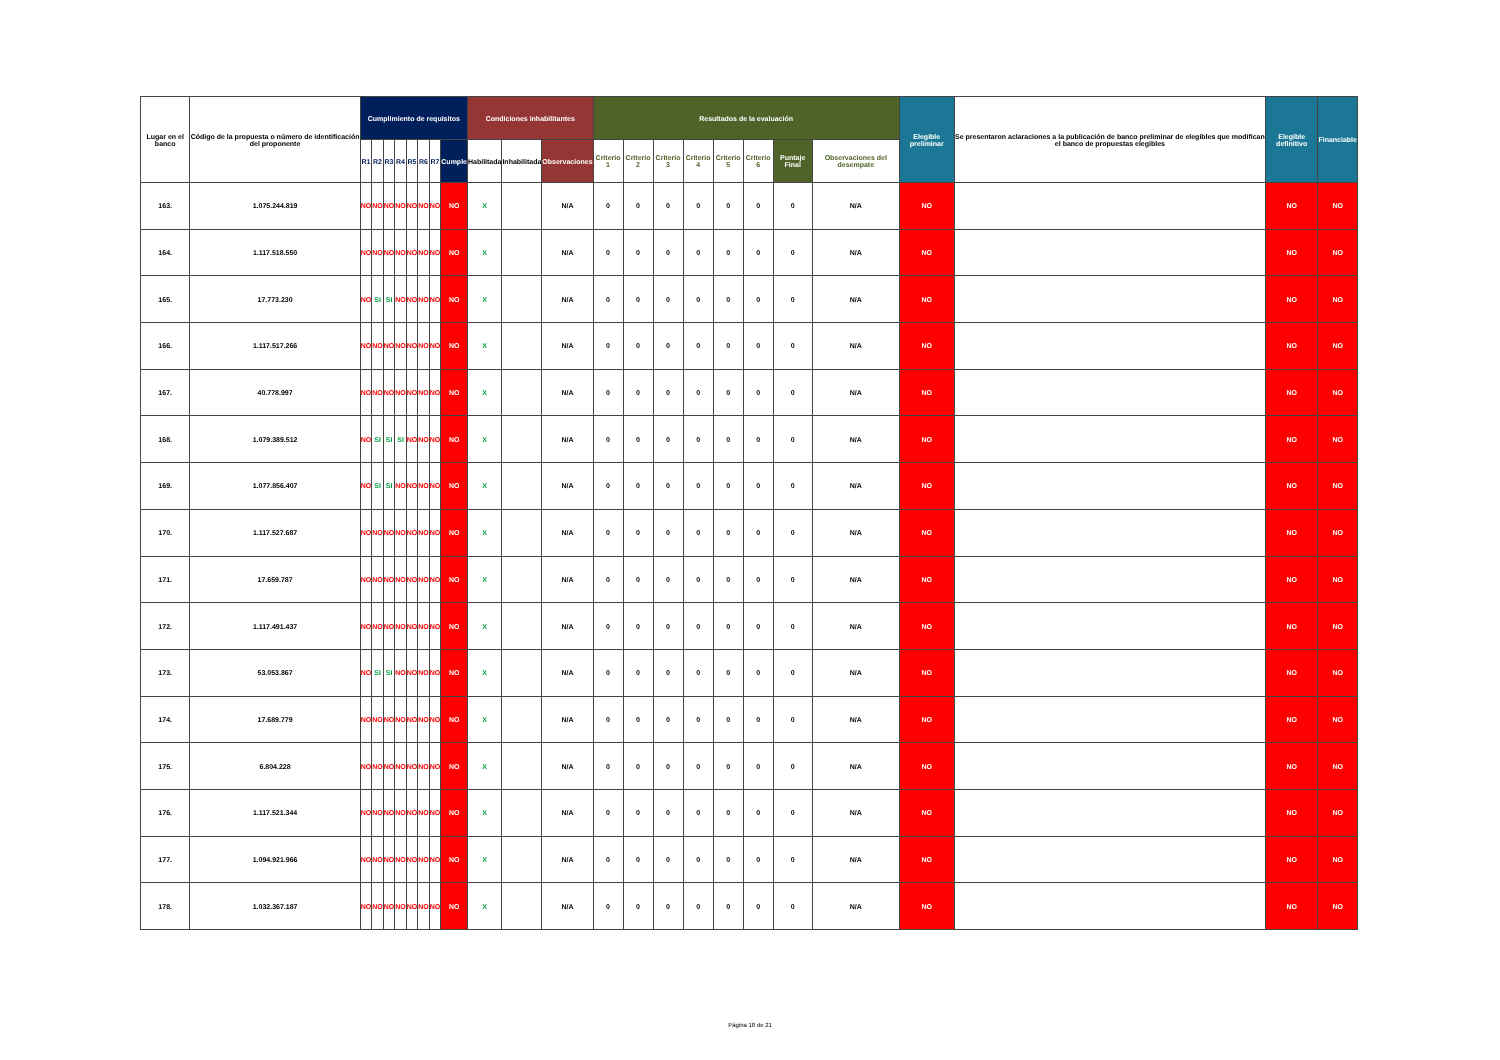| Lugar en el banco | Código de la propuesta o número de identificación del proponente | Cumplimiento de requisitos | | | | | | | | Condiciones inhabilitantes | | | Resultados de la evaluación | | | | | | | | Elegible preliminar | Se presentaron aclaraciones a la publicación de banco preliminar de elegibles que modifican el banco de propuestas elegibles | Elegible definitivo | Financiable |
| --- | --- | --- | --- | --- | --- | --- | --- | --- | --- | --- | --- | --- | --- | --- | --- | --- | --- | --- | --- | --- | --- | --- | --- | --- |
| | | R1 | R2 | R3 | R4 | R5 | R6 | R7 | Cumple | Habilitada | Inhabilitada | Observaciones | Criterio 1 | Criterio 2 | Criterio 3 | Criterio 4 | Criterio 5 | Criterio 6 | Puntaje Final | Observaciones del desempate | | | | |
| 163. | 1.075.244.819 | NO | NO | NO | NO | NO | NO | NO | NO | X | | N/A | 0 | 0 | 0 | 0 | 0 | 0 | 0 | N/A | NO | | NO | NO |
| 164. | 1.117.518.550 | NO | NO | NO | NO | NO | NO | NO | NO | X | | N/A | 0 | 0 | 0 | 0 | 0 | 0 | 0 | N/A | NO | | NO | NO |
| 165. | 17.773.230 | NO | SI | SI | NO | NO | NO | NO | NO | X | | N/A | 0 | 0 | 0 | 0 | 0 | 0 | 0 | N/A | NO | | NO | NO |
| 166. | 1.117.517.266 | NO | NO | NO | NO | NO | NO | NO | NO | X | | N/A | 0 | 0 | 0 | 0 | 0 | 0 | 0 | N/A | NO | | NO | NO |
| 167. | 40.778.997 | NO | NO | NO | NO | NO | NO | NO | NO | X | | N/A | 0 | 0 | 0 | 0 | 0 | 0 | 0 | N/A | NO | | NO | NO |
| 168. | 1.079.389.512 | NO | SI | SI | SI | NO | NO | NO | NO | X | | N/A | 0 | 0 | 0 | 0 | 0 | 0 | 0 | N/A | NO | | NO | NO |
| 169. | 1.077.856.407 | NO | SI | SI | NO | NO | NO | NO | NO | X | | N/A | 0 | 0 | 0 | 0 | 0 | 0 | 0 | N/A | NO | | NO | NO |
| 170. | 1.117.527.687 | NO | NO | NO | NO | NO | NO | NO | NO | X | | N/A | 0 | 0 | 0 | 0 | 0 | 0 | 0 | N/A | NO | | NO | NO |
| 171. | 17.659.787 | NO | NO | NO | NO | NO | NO | NO | NO | X | | N/A | 0 | 0 | 0 | 0 | 0 | 0 | 0 | N/A | NO | | NO | NO |
| 172. | 1.117.491.437 | NO | NO | NO | NO | NO | NO | NO | NO | X | | N/A | 0 | 0 | 0 | 0 | 0 | 0 | 0 | N/A | NO | | NO | NO |
| 173. | 53.053.867 | NO | SI | SI | NO | NO | NO | NO | NO | X | | N/A | 0 | 0 | 0 | 0 | 0 | 0 | 0 | N/A | NO | | NO | NO |
| 174. | 17.689.779 | NO | NO | NO | NO | NO | NO | NO | NO | X | | N/A | 0 | 0 | 0 | 0 | 0 | 0 | 0 | N/A | NO | | NO | NO |
| 175. | 6.804.228 | NO | NO | NO | NO | NO | NO | NO | NO | X | | N/A | 0 | 0 | 0 | 0 | 0 | 0 | 0 | N/A | NO | | NO | NO |
| 176. | 1.117.521.344 | NO | NO | NO | NO | NO | NO | NO | NO | X | | N/A | 0 | 0 | 0 | 0 | 0 | 0 | 0 | N/A | NO | | NO | NO |
| 177. | 1.094.921.966 | NO | NO | NO | NO | NO | NO | NO | NO | X | | N/A | 0 | 0 | 0 | 0 | 0 | 0 | 0 | N/A | NO | | NO | NO |
| 178. | 1.032.367.187 | NO | NO | NO | NO | NO | NO | NO | NO | X | | N/A | 0 | 0 | 0 | 0 | 0 | 0 | 0 | N/A | NO | | NO | NO |
Página 18 de 21